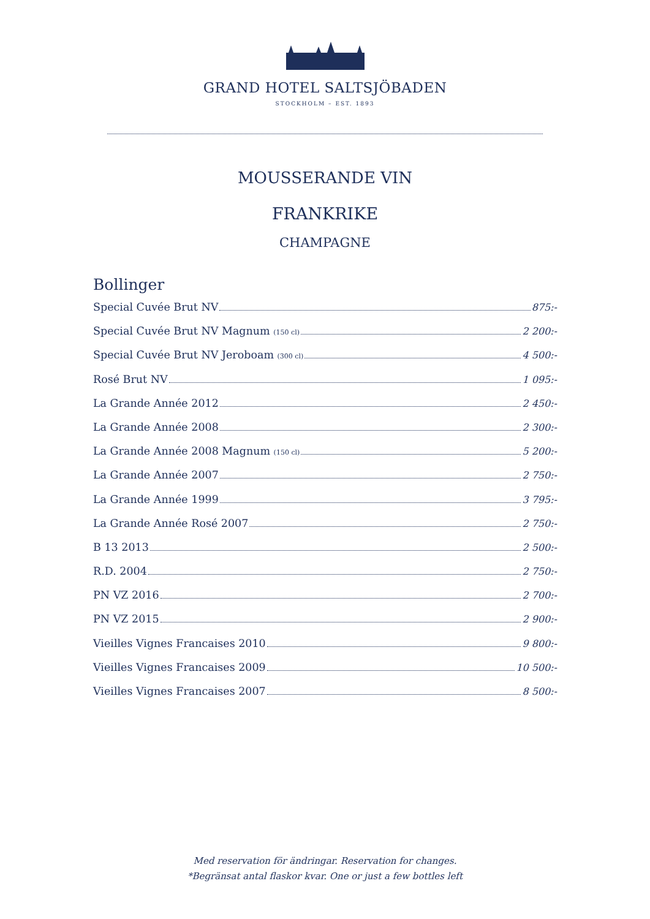GRAND HOTEL SALTSJÖBADEN
STOCKHOLM – EST. 1893
MOUSSERANDE VIN
FRANKRIKE
CHAMPAGNE
Bollinger
Special Cuvée Brut NV 875:-
Special Cuvée Brut NV Magnum (150 cl) 2 200:-
Special Cuvée Brut NV Jeroboam (300 cl) 4 500:-
Rosé Brut NV 1 095:-
La Grande Année 2012 2 450:-
La Grande Année 2008 2 300:-
La Grande Année 2008 Magnum (150 cl) 5 200:-
La Grande Année 2007 2 750:-
La Grande Année 1999 3 795:-
La Grande Année Rosé 2007 2 750:-
B 13 2013 2 500:-
R.D. 2004 2 750:-
PN VZ 2016 2 700:-
PN VZ 2015 2 900:-
Vieilles Vignes Francaises 2010 9 800:-
Vieilles Vignes Francaises 2009 10 500:-
Vieilles Vignes Francaises 2007 8 500:-
Med reservation för ändringar. Reservation for changes.
*Begränsat antal flaskor kvar. One or just a few bottles left